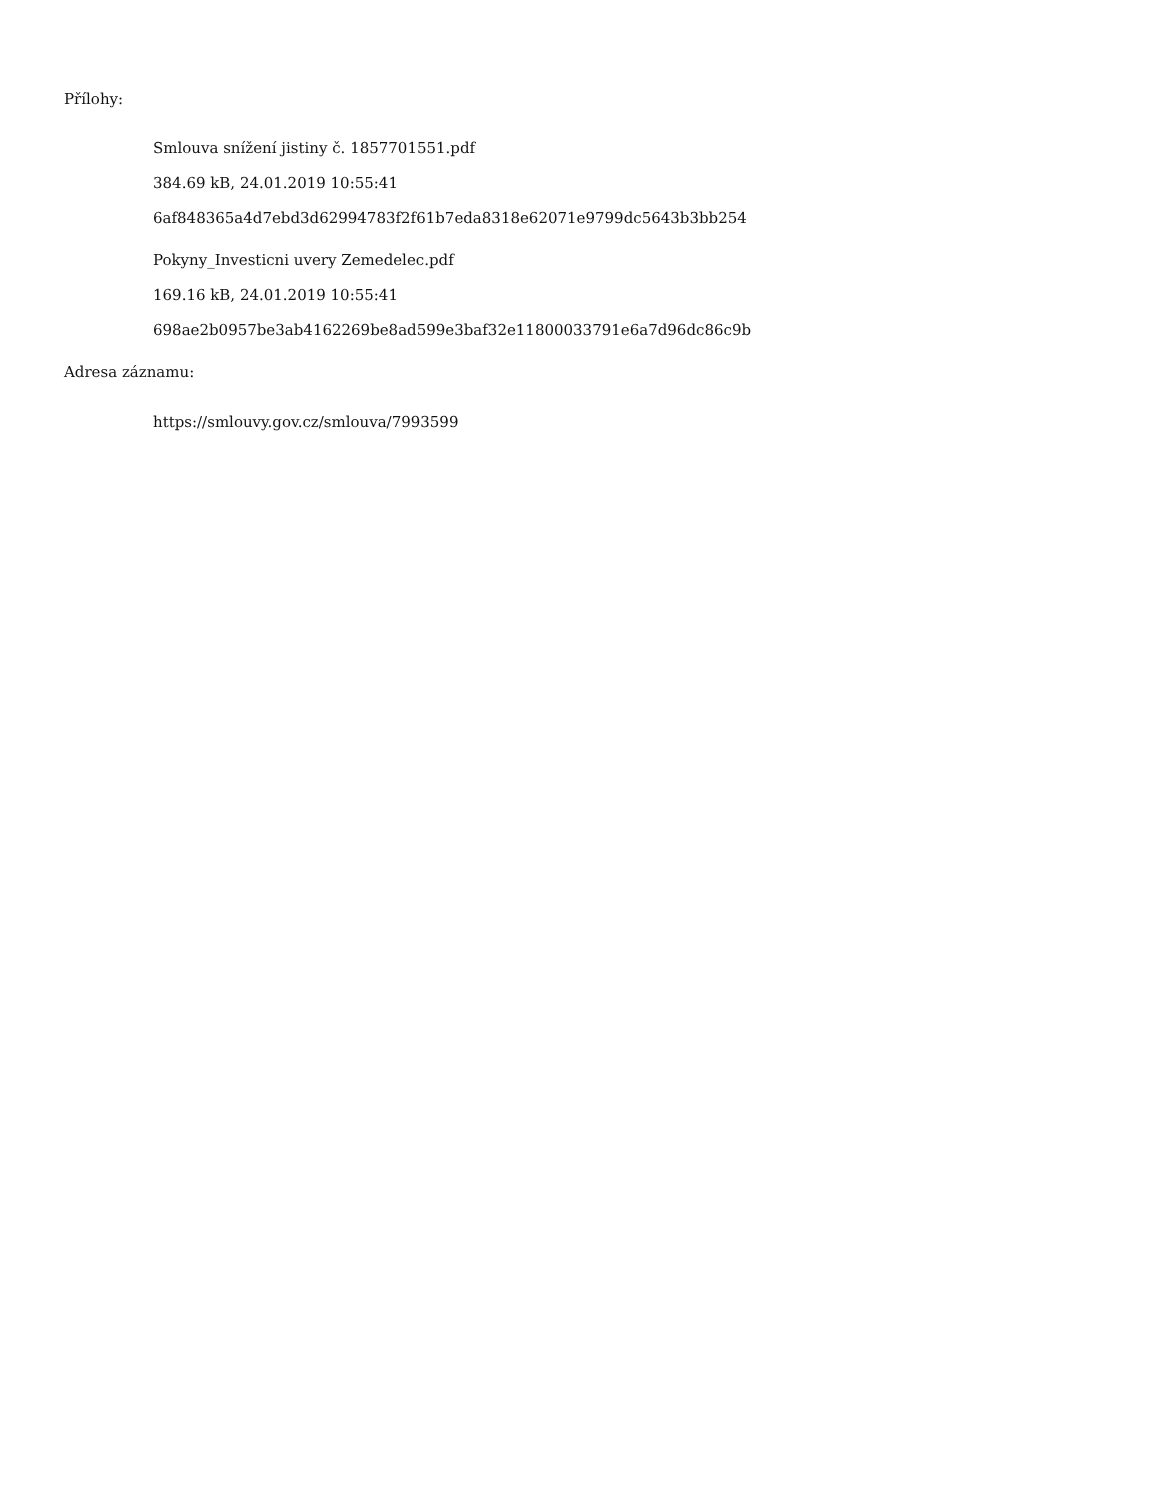Přílohy:
Smlouva snížení jistiny č. 1857701551.pdf
384.69 kB, 24.01.2019 10:55:41
6af848365a4d7ebd3d62994783f2f61b7eda8318e62071e9799dc5643b3bb254
Pokyny_Investicni uvery Zemedelec.pdf
169.16 kB, 24.01.2019 10:55:41
698ae2b0957be3ab4162269be8ad599e3baf32e11800033791e6a7d96dc86c9b
Adresa záznamu:
https://smlouvy.gov.cz/smlouva/7993599